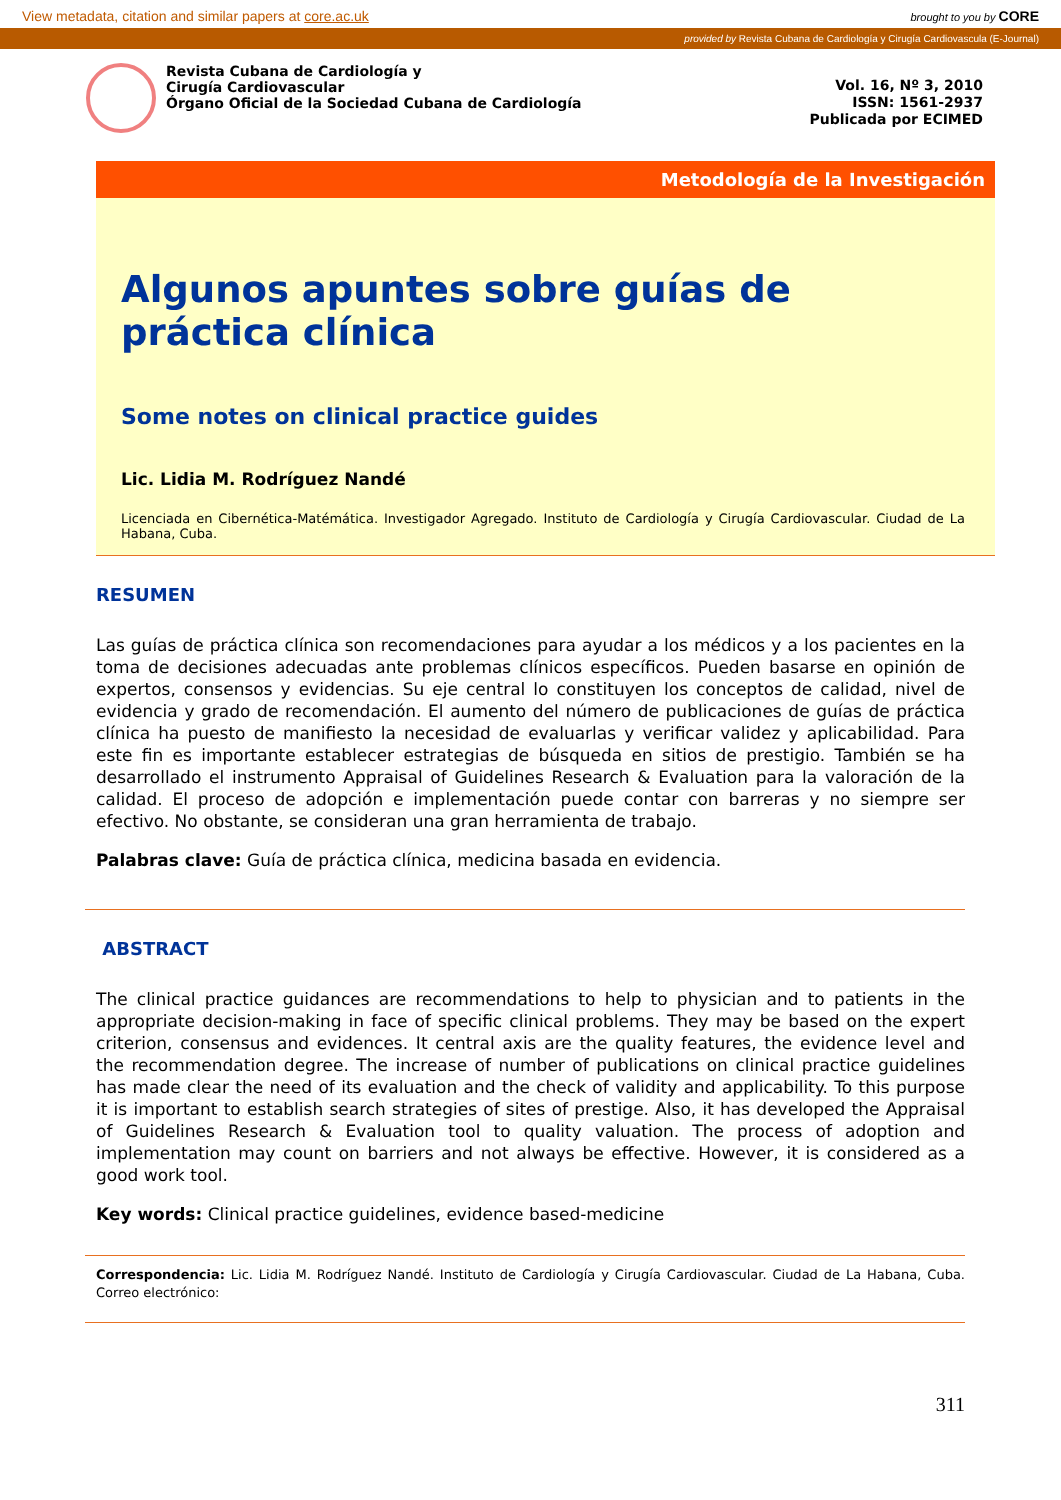View metadata, citation and similar papers at core.ac.uk brought to you by CORE
provided by Revista Cubana de Cardiología y Cirugía Cardiovascula (E-Journal)
Revista Cubana de Cardiología y
Cirugía Cardiovascular
Órgano Oficial de la Sociedad Cubana de Cardiología
Vol. 16, Nº 3, 2010
ISSN: 1561-2937
Publicada por ECIMED
Metodología de la Investigación
Algunos apuntes sobre guías de práctica clínica
Some notes on clinical practice guides
Lic. Lidia M. Rodríguez Nandé
Licenciada en Cibernética-Matémática. Investigador Agregado. Instituto de Cardiología y Cirugía Cardiovascular. Ciudad de La Habana, Cuba.
RESUMEN
Las guías de práctica clínica son recomendaciones para ayudar a los médicos y a los pacientes en la toma de decisiones adecuadas ante problemas clínicos específicos. Pueden basarse en opinión de expertos, consensos y evidencias. Su eje central lo constituyen los conceptos de calidad, nivel de evidencia y grado de recomendación. El aumento del número de publicaciones de guías de práctica clínica ha puesto de manifiesto la necesidad de evaluarlas y verificar validez y aplicabilidad. Para este fin es importante establecer estrategias de búsqueda en sitios de prestigio. También se ha desarrollado el instrumento Appraisal of Guidelines Research & Evaluation para la valoración de la calidad. El proceso de adopción e implementación puede contar con barreras y no siempre ser efectivo. No obstante, se consideran una gran herramienta de trabajo.
Palabras clave: Guía de práctica clínica, medicina basada en evidencia.
ABSTRACT
The clinical practice guidances are recommendations to help to physician and to patients in the appropriate decision-making in face of specific clinical problems. They may be based on the expert criterion, consensus and evidences. It central axis are the quality features, the evidence level and the recommendation degree. The increase of number of publications on clinical practice guidelines has made clear the need of its evaluation and the check of validity and applicability. To this purpose it is important to establish search strategies of sites of prestige. Also, it has developed the Appraisal of Guidelines Research & Evaluation tool to quality valuation. The process of adoption and implementation may count on barriers and not always be effective. However, it is considered as a good work tool.
Key words: Clinical practice guidelines, evidence based-medicine
Correspondencia: Lic. Lidia M. Rodríguez Nandé. Instituto de Cardiología y Cirugía Cardiovascular. Ciudad de La Habana, Cuba. Correo electrónico:
311